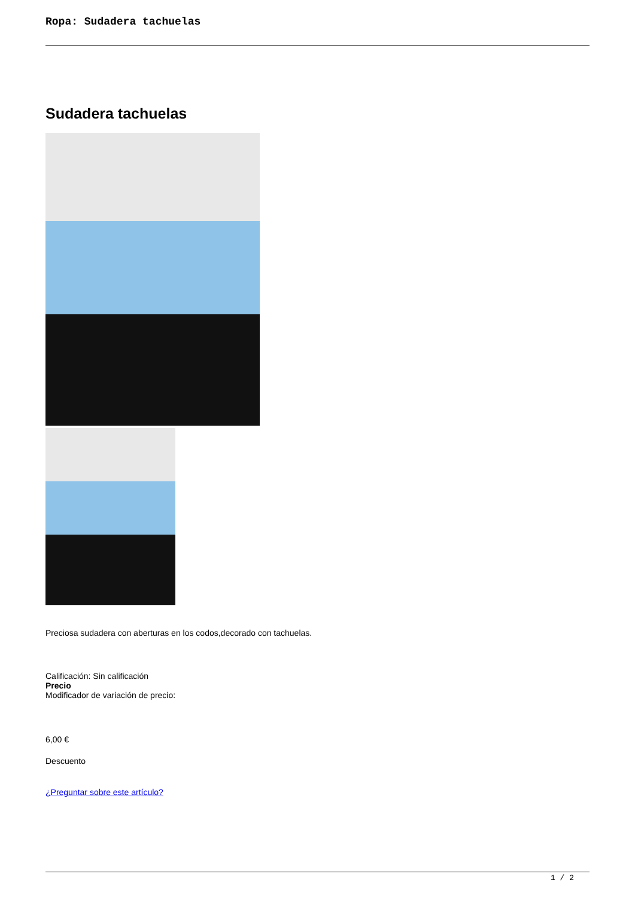Ropa: Sudadera tachuelas
Sudadera tachuelas
Preciosa sudadera con aberturas en los codos,decorado con tachuelas.
Calificación: Sin calificación
Precio
Modificador de variación de precio:
6,00 €
Descuento
¿Preguntar sobre este artículo?
1 / 2